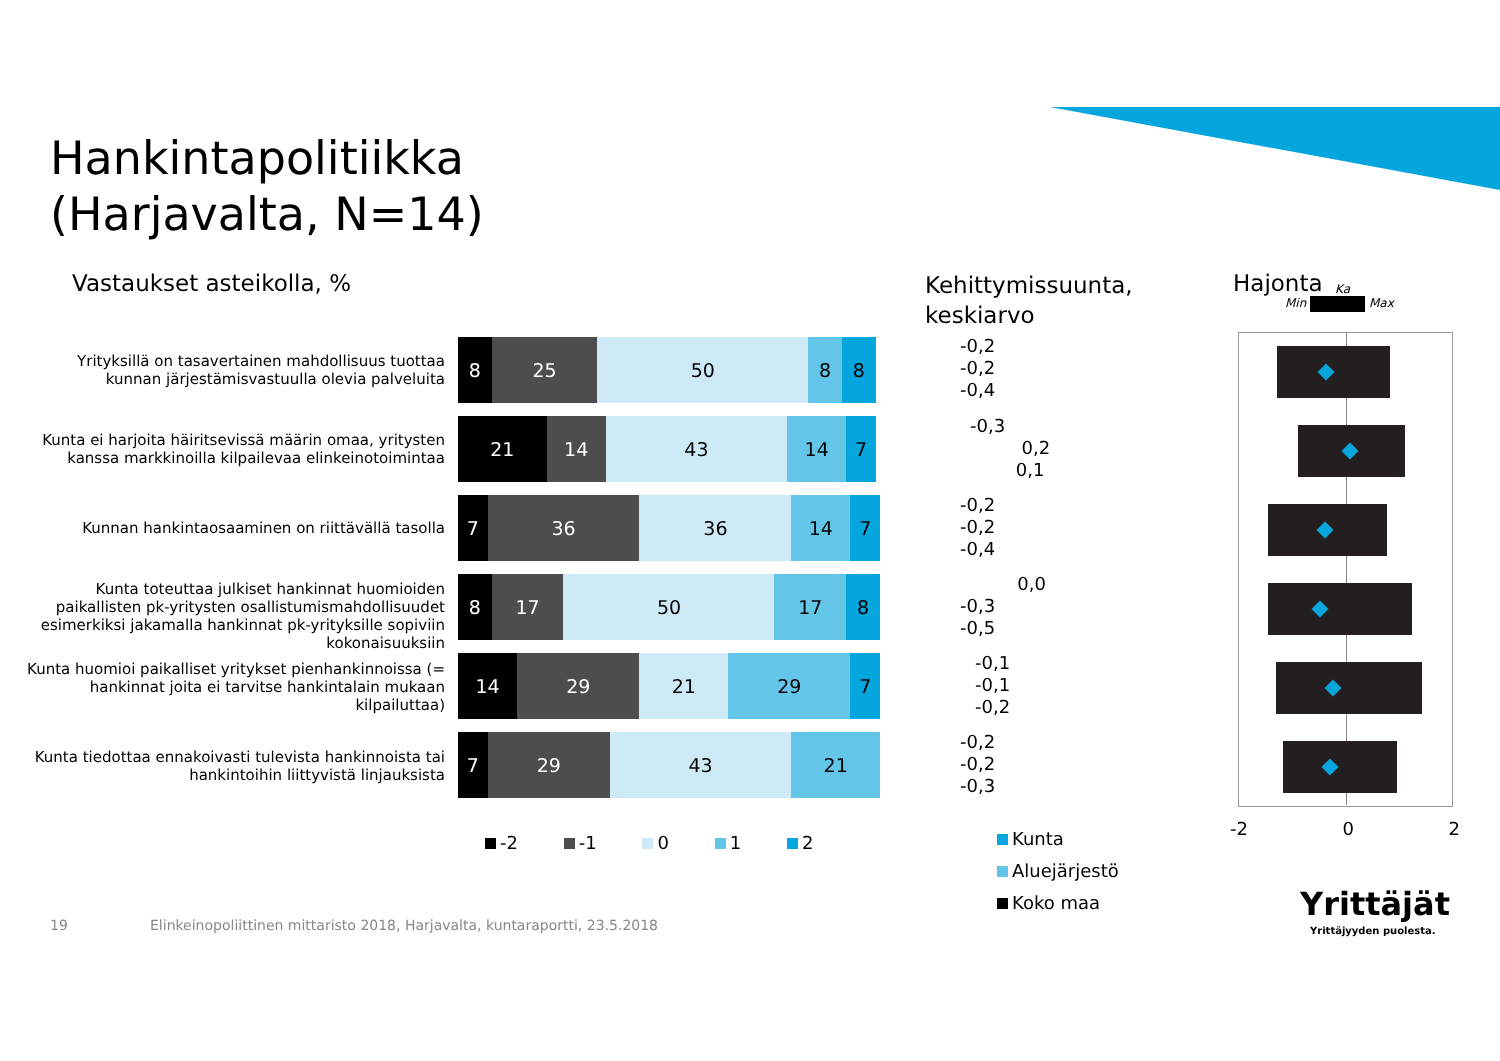Hankintapolitiikka
(Harjavalta, N=14)
Vastaukset asteikolla, %
Kehittymissuunta,
keskiarvo
Hajonta
Min Max
Ka
Yrityksillä on tasavertainen mahdollisuus tuottaa kunnan järjestämisvastuulla olevia palveluita
8 25 50 8 8
Kunta ei harjoita häiritsevissä määrin omaa, yritysten kanssa markkinoilla kilpailevaa elinkeinotoimintaa
21 14 43 14 7
Kunnan hankintaosaaminen on riittävällä tasolla
7 36 36 14 7
Kunta toteuttaa julkiset hankinnat huomioiden paikallisten pk-yritysten osallistumismahdollisuudet esimerkiksi jakamalla hankinnat pk-yrityksille sopiviin kokonaisuuksiin
8 17 50 17 8
Kunta huomioi paikalliset yritykset pienhankinnoissa (= hankinnat joita ei tarvitse hankintalain mukaan kilpailuttaa)
14 29 21 29 7
Kunta tiedottaa ennakoivasti tulevista hankinnoista tai hankintoihin liittyvistä linjauksista
7 29 43 21
-2 -1 0 1 2
-0,2
-0,2
-0,4
-0,3
0,2
0,1
-0,2
-0,2
-0,4
0,0
-0,3
-0,5
-0,1
-0,1
-0,2
-0,2
-0,2
-0,3
Kunta
Aluejärjestö
Koko maa
-2 0 2
19
Elinkeinopoliittinen mittaristo 2018, Harjavalta, kuntaraportti, 23.5.2018
Yrittäjät
Yrittäjyyden puolesta.